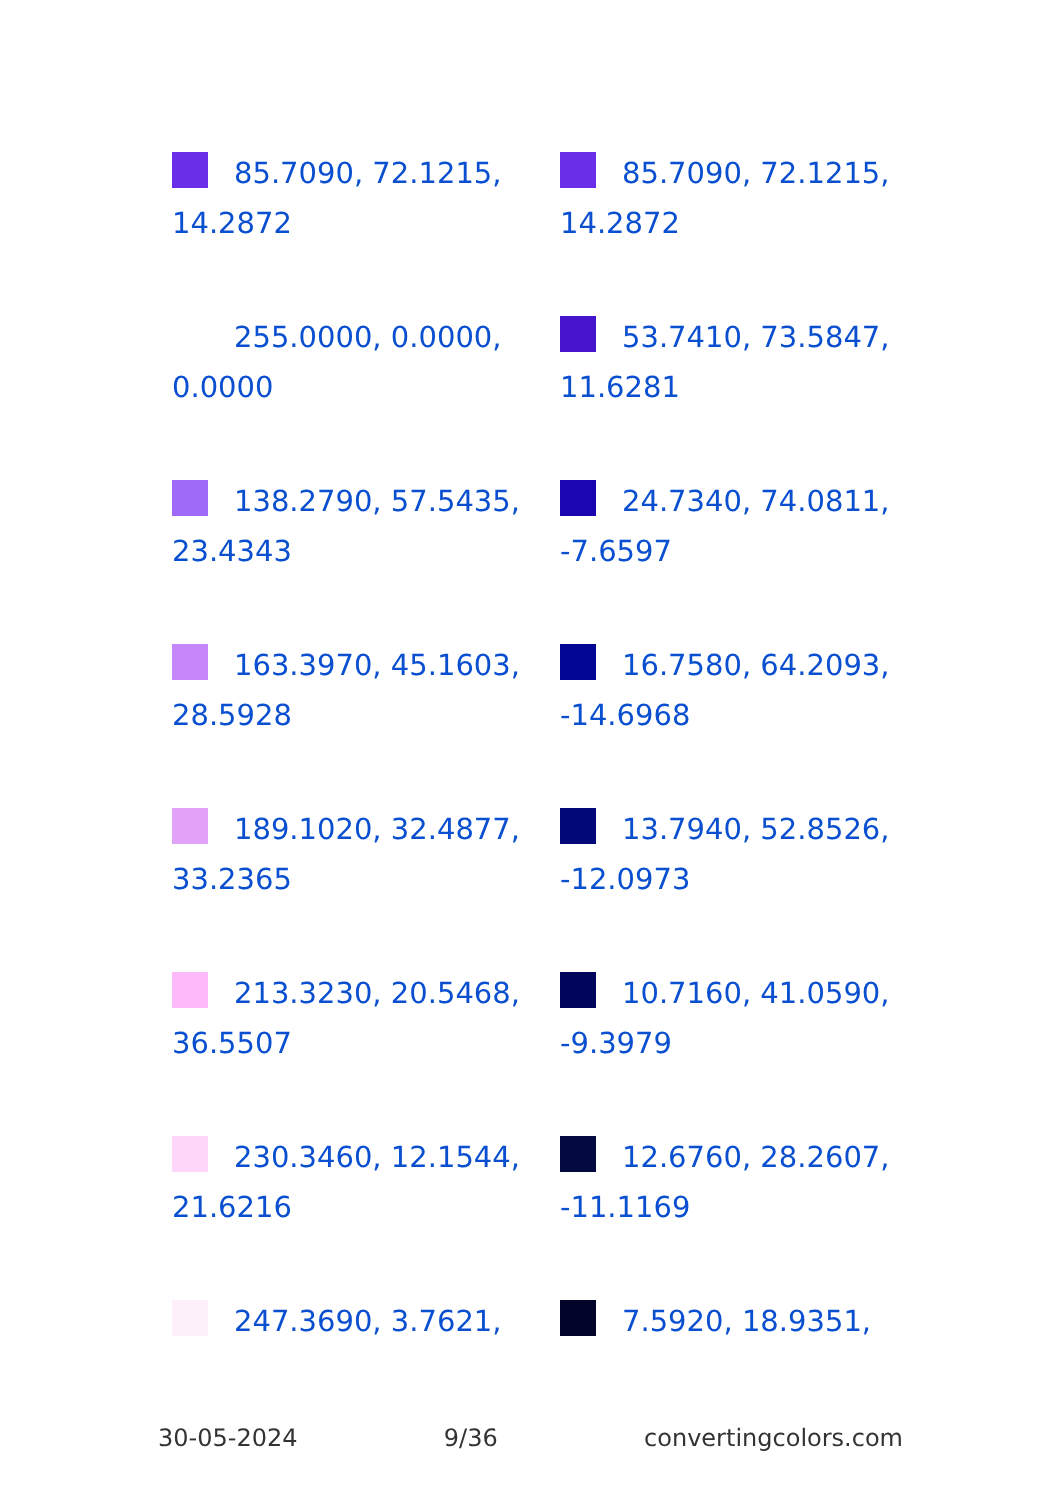85.7090, 72.1215, 14.2872
85.7090, 72.1215, 14.2872
255.0000, 0.0000, 0.0000
53.7410, 73.5847, 11.6281
138.2790, 57.5435, 23.4343
24.7340, 74.0811, -7.6597
163.3970, 45.1603, 28.5928
16.7580, 64.2093, -14.6968
189.1020, 32.4877, 33.2365
13.7940, 52.8526, -12.0973
213.3230, 20.5468, 36.5507
10.7160, 41.0590, -9.3979
230.3460, 12.1544, 21.6216
12.6760, 28.2607, -11.1169
247.3690, 3.7621,
7.5920, 18.9351,
30-05-2024 9/36 convertingcolors.com